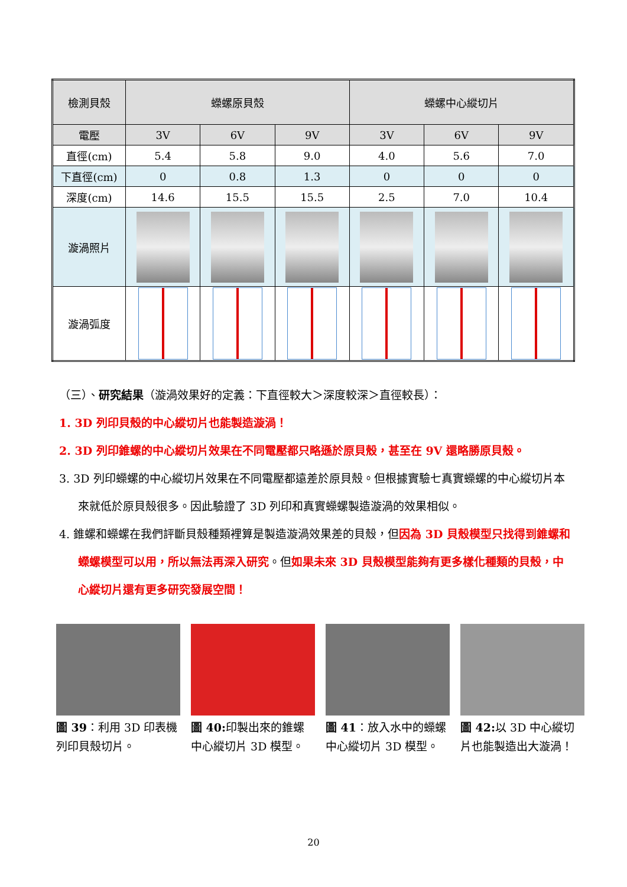| 檢測貝殼 | 蠑螺原貝殼 | | | 蠑螺中心縱切片 | | |
| 電壓 | 3V | 6V | 9V | 3V | 6V | 9V |
| 直徑(cm) | 5.4 | 5.8 | 9.0 | 4.0 | 5.6 | 7.0 |
| 下直徑(cm) | 0 | 0.8 | 1.3 | 0 | 0 | 0 |
| 深度(cm) | 14.6 | 15.5 | 15.5 | 2.5 | 7.0 | 10.4 |
| 漩渦照片 | | | | | | |
| 漩渦弧度 | | | | | | |
（三）、研究結果（漩渦效果好的定義：下直徑較大＞深度較深＞直徑較長）：
1. 3D 列印貝殼的中心縱切片也能製造漩渦！
2. 3D 列印錐螺的中心縱切片效果在不同電壓都只略遜於原貝殼，甚至在 9V 還略勝原貝殼。
3. 3D 列印蠑螺的中心縱切片效果在不同電壓都遠差於原貝殼。但根據實驗七真實蠑螺的中心縱切片本來就低於原貝殼很多。因此驗證了 3D 列印和真實蠑螺製造漩渦的效果相似。
4. 錐螺和蠑螺在我們評斷貝殼種類裡算是製造漩渦效果差的貝殼，但因為 3D 貝殼模型只找得到錐螺和蠑螺模型可以用，所以無法再深入研究。但如果未來 3D 貝殼模型能夠有更多樣化種類的貝殼，中心縱切片還有更多研究發展空間！
圖 39：利用 3D 印表機列印貝殼切片。
圖 40: 印製出來的錐螺中心縱切片 3D 模型。
圖 41：放入水中的蠑螺中心縱切片 3D 模型。
圖 42: 以 3D 中心縱切片也能製造出大漩渦！
20